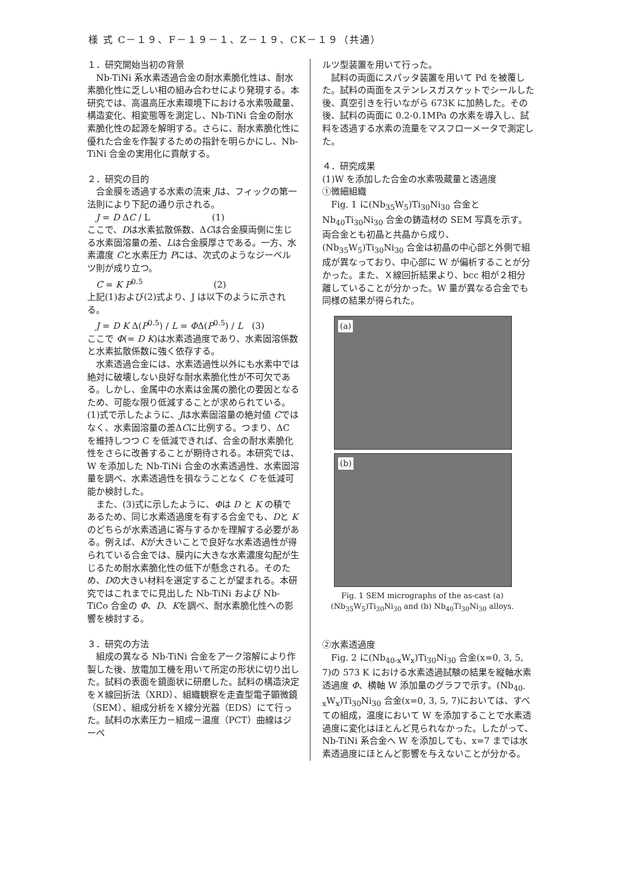様 式 C－１９、F－１９－１、Z－１９、CK－１９（共通）
１．研究開始当初の背景
Nb-TiNi 系水素透過合金の耐水素脆化性は、耐水素脆化性に乏しい相の組み合わせにより発現する。本研究では、高温高圧水素環境下における水素吸蔵量、構造変化、相変態等を測定し、Nb-TiNi 合金の耐水素脆化性の起源を解明する。さらに、耐水素脆化性に優れた合金を作製するための指針を明らかにし、Nb-TiNi 合金の実用化に貢献する。
２．研究の目的
合金膜を透過する水素の流束 Jは、フィックの第一法則により下記の通り示される。
J = D ΔC / L　　　　　　　(1)
ここで、Dは水素拡散係数、ΔCは合金膜両側に生じる水素固溶量の差、Lは合金膜厚さである。一方、水素濃度 Cと水素圧力 Pには、次式のようなジーベルツ則が成り立つ。
C = K P<sup>0.5</sup>　　　　　　　　(2)
上記(1)および(2)式より、J は以下のように示される。
J = D K Δ(P<sup>0.5</sup>) / L = ΦΔ(P<sup>0.5</sup>) / L　(3)
ここで Φ(= D K)は水素透過度であり、水素固溶係数と水素拡散係数に強く依存する。
水素透過合金には、水素透過性以外にも水素中では絶対に破壊しない良好な耐水素脆化性が不可欠である。しかし、金属中の水素は金属の脆化の要因となるため、可能な限り低減することが求められている。(1)式で示したように、Jは水素固溶量の絶対値 Cではなく、水素固溶量の差ΔCに比例する。つまり、ΔC を維持しつつ C を低減できれば、合金の耐水素脆化性をさらに改善することが期待される。本研究では、W を添加した Nb-TiNi 合金の水素透過性、水素固溶量を調べ、水素透過性を損なうことなく C を低減可能か検討した。
また、(3)式に示したように、Φは D と K の積であるため、同じ水素透過度を有する合金でも、Dと Kのどちらが水素透過に寄与するかを理解する必要がある。例えば、Kが大きいことで良好な水素透過性が得られている合金では、膜内に大きな水素濃度勾配が生じるため耐水素脆化性の低下が懸念される。そのため、Dの大きい材料を選定することが望まれる。本研究ではこれまでに見出した Nb-TiNi および Nb-TiCo 合金の Φ、D、Kを調べ、耐水素脆化性への影響を検討する。
３．研究の方法
組成の異なる Nb-TiNi 合金をアーク溶解により作製した後、放電加工機を用いて所定の形状に切り出した。試料の表面を鏡面状に研磨した。試料の構造決定をＸ線回折法（XRD）、組織観察を走査型電子顕微鏡（SEM）、組成分析をＸ線分光器（EDS）にて行った。試料の水素圧力－組成－温度（PCT）曲線はジーベ
ルツ型装置を用いて行った。
試料の両面にスパッタ装置を用いて Pd を被覆した。試料の両面をステンレスガスケットでシールした後、真空引きを行いながら 673K に加熱した。その後、試料の両面に 0.2-0.1MPa の水素を導入し、試料を透過する水素の流量をマスフローメータで測定した。
４．研究成果
(1)W を添加した合金の水素吸蔵量と透過度
①微細組織
Fig. 1 に(Nb<sub>35</sub>W<sub>5</sub>)Ti<sub>30</sub>Ni<sub>30</sub> 合金と Nb<sub>40</sub>Ti<sub>30</sub>Ni<sub>30</sub> 合金の鋳造材の SEM 写真を示す。両合金とも初晶と共晶から成り、(Nb<sub>35</sub>W<sub>5</sub>)Ti<sub>30</sub>Ni<sub>30</sub> 合金は初晶の中心部と外側で組成が異なっており、中心部に W が偏析することが分かった。また、Ｘ線回折結果より、bcc 相が２相分離していることが分かった。W 量が異なる合金でも同様の結果が得られた。
(a)
(b)
Fig. 1 SEM micrographs of the as-cast (a) (Nb<sub>35</sub>W<sub>5</sub>)Ti<sub>30</sub>Ni<sub>30</sub> and (b) Nb<sub>40</sub>Ti<sub>30</sub>Ni<sub>30</sub> alloys.
②水素透過度
Fig. 2 に(Nb<sub>40-x</sub>W<sub>x</sub>)Ti<sub>30</sub>Ni<sub>30</sub> 合金(x=0, 3, 5, 7)の 573 K における水素透過試験の結果を縦軸水素透過度 Φ、横軸 W 添加量のグラフで示す。(Nb<sub>40-x</sub>W<sub>x</sub>)Ti<sub>30</sub>Ni<sub>30</sub> 合金(x=0, 3, 5, 7)においては、すべての組成，温度において W を添加することで水素透過度に変化はほとんど見られなかった。したがって、Nb-TiNi 系合金へ W を添加しても、x=7 までは水素透過度にほとんど影響を与えないことが分かる。